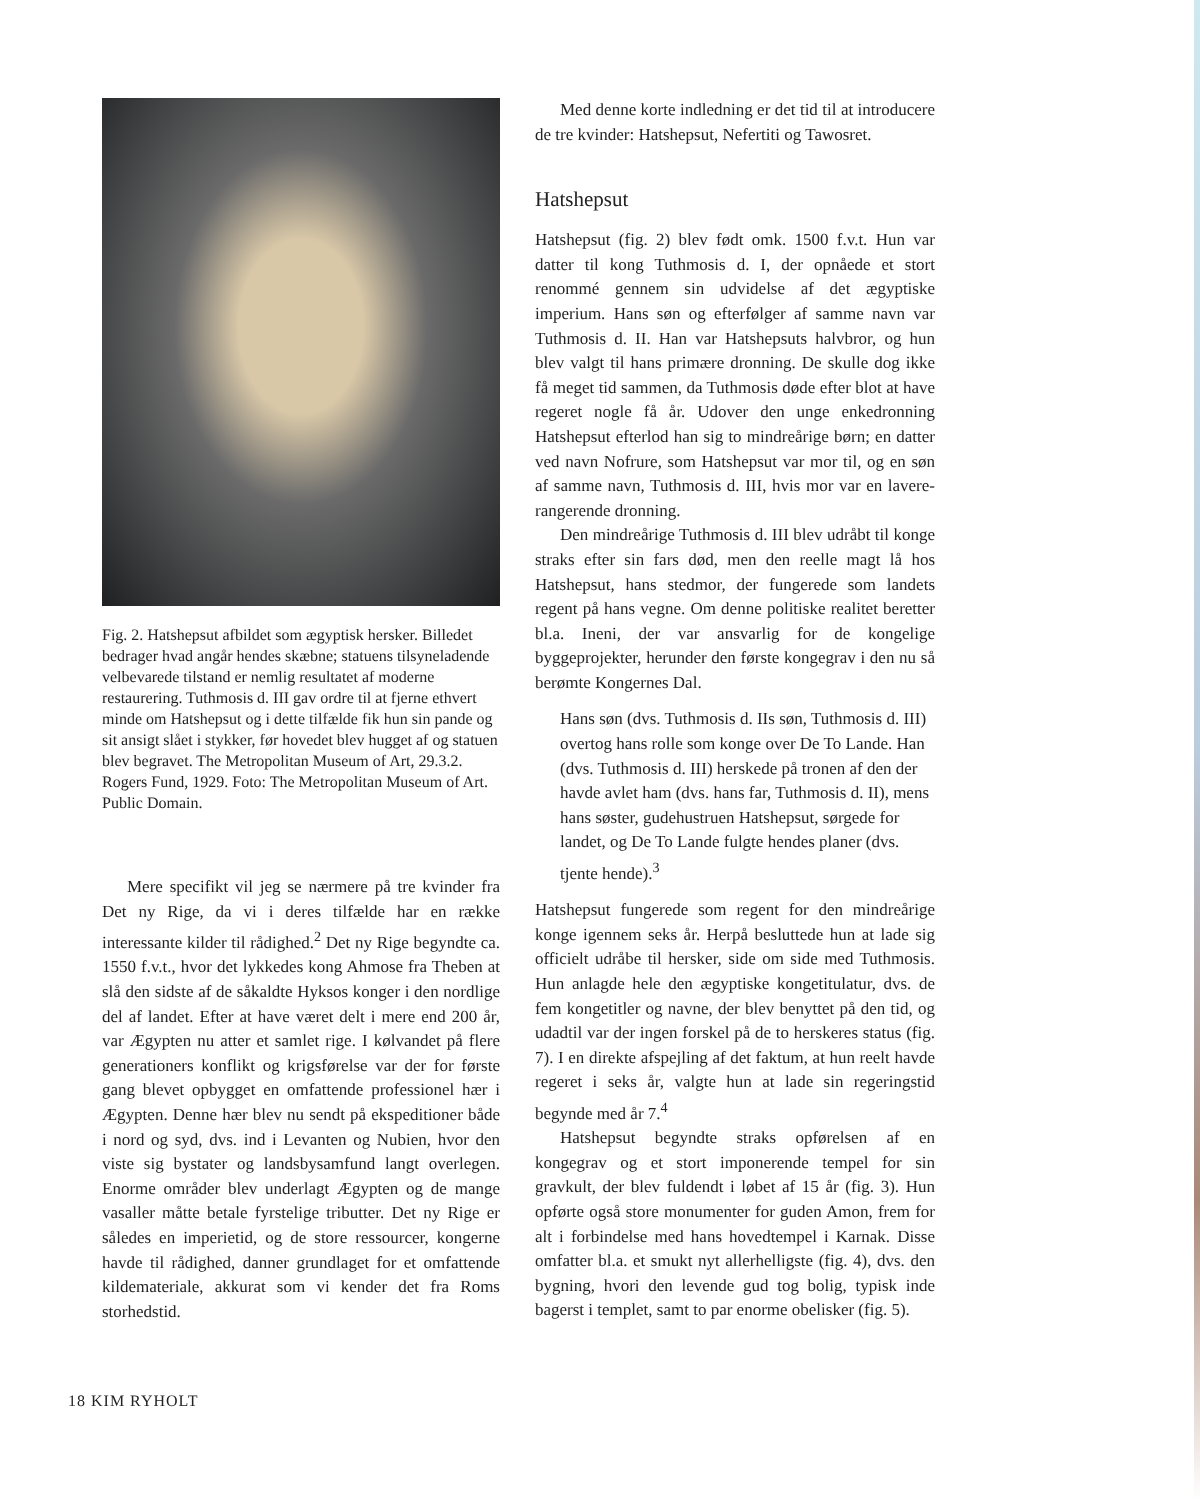Fig. 2. Hatshepsut afbildet som ægyptisk hersker. Billedet bedrager hvad angår hendes skæbne; statuens tilsyneladende velbevarede tilstand er nemlig resultatet af moderne restaurering. Tuthmosis d. III gav ordre til at fjerne ethvert minde om Hatshepsut og i dette tilfælde fik hun sin pande og sit ansigt slået i stykker, før hovedet blev hugget af og statuen blev begravet. The Metropolitan Museum of Art, 29.3.2. Rogers Fund, 1929. Foto: The Metropolitan Museum of Art. Public Domain.
Mere specifikt vil jeg se nærmere på tre kvinder fra Det ny Rige, da vi i deres tilfælde har en række interessante kilder til rådighed.<sup>2</sup> Det ny Rige begyndte ca. 1550 f.v.t., hvor det lykkedes kong Ahmose fra Theben at slå den sidste af de såkaldte Hyksos konger i den nordlige del af landet. Efter at have været delt i mere end 200 år, var Ægypten nu atter et samlet rige. I kølvandet på flere generationers konflikt og krigsførelse var der for første gang blevet opbygget en omfattende professionel hær i Ægypten. Denne hær blev nu sendt på ekspeditioner både i nord og syd, dvs. ind i Levanten og Nubien, hvor den viste sig bystater og landsbysamfund langt overlegen. Enorme områder blev underlagt Ægypten og de mange vasaller måtte betale fyrstelige tributter. Det ny Rige er således en imperietid, og de store ressourcer, kongerne havde til rådighed, danner grundlaget for et omfattende kildemateriale, akkurat som vi kender det fra Roms storhedstid.
Med denne korte indledning er det tid til at introducere de tre kvinder: Hatshepsut, Nefertiti og Tawosret.
Hatshepsut
Hatshepsut (fig. 2) blev født omk. 1500 f.v.t. Hun var datter til kong Tuthmosis d. I, der opnåede et stort renommé gennem sin udvidelse af det ægyptiske imperium. Hans søn og efterfølger af samme navn var Tuthmosis d. II. Han var Hatshepsuts halvbror, og hun blev valgt til hans primære dronning. De skulle dog ikke få meget tid sammen, da Tuthmosis døde efter blot at have regeret nogle få år. Udover den unge enkedronning Hatshepsut efterlod han sig to mindreårige børn; en datter ved navn Nofrure, som Hatshepsut var mor til, og en søn af samme navn, Tuthmosis d. III, hvis mor var en lavere-rangerende dronning.
Den mindreårige Tuthmosis d. III blev udråbt til konge straks efter sin fars død, men den reelle magt lå hos Hatshepsut, hans stedmor, der fungerede som landets regent på hans vegne. Om denne politiske realitet beretter bl.a. Ineni, der var ansvarlig for de kongelige byggeprojekter, herunder den første kongegrav i den nu så berømte Kongernes Dal.
Hans søn (dvs. Tuthmosis d. IIs søn, Tuthmosis d. III) overtog hans rolle som konge over De To Lande. Han (dvs. Tuthmosis d. III) herskede på tronen af den der havde avlet ham (dvs. hans far, Tuthmosis d. II), mens hans søster, gudehustruen Hatshepsut, sørgede for landet, og De To Lande fulgte hendes planer (dvs. tjente hende).<sup>3</sup>
Hatshepsut fungerede som regent for den mindreårige konge igennem seks år. Herpå besluttede hun at lade sig officielt udråbe til hersker, side om side med Tuthmosis. Hun anlagde hele den ægyptiske kongetitulatur, dvs. de fem kongetitler og navne, der blev benyttet på den tid, og udadtil var der ingen forskel på de to herskeres status (fig. 7). I en direkte afspejling af det faktum, at hun reelt havde regeret i seks år, valgte hun at lade sin regeringstid begynde med år 7.<sup>4</sup>
Hatshepsut begyndte straks opførelsen af en kongegrav og et stort imponerende tempel for sin gravkult, der blev fuldendt i løbet af 15 år (fig. 3). Hun opførte også store monumenter for guden Amon, frem for alt i forbindelse med hans hovedtempel i Karnak. Disse omfatter bl.a. et smukt nyt allerhelligste (fig. 4), dvs. den bygning, hvori den levende gud tog bolig, typisk inde bagerst i templet, samt to par enorme obelisker (fig. 5).
18 KIM RYHOLT